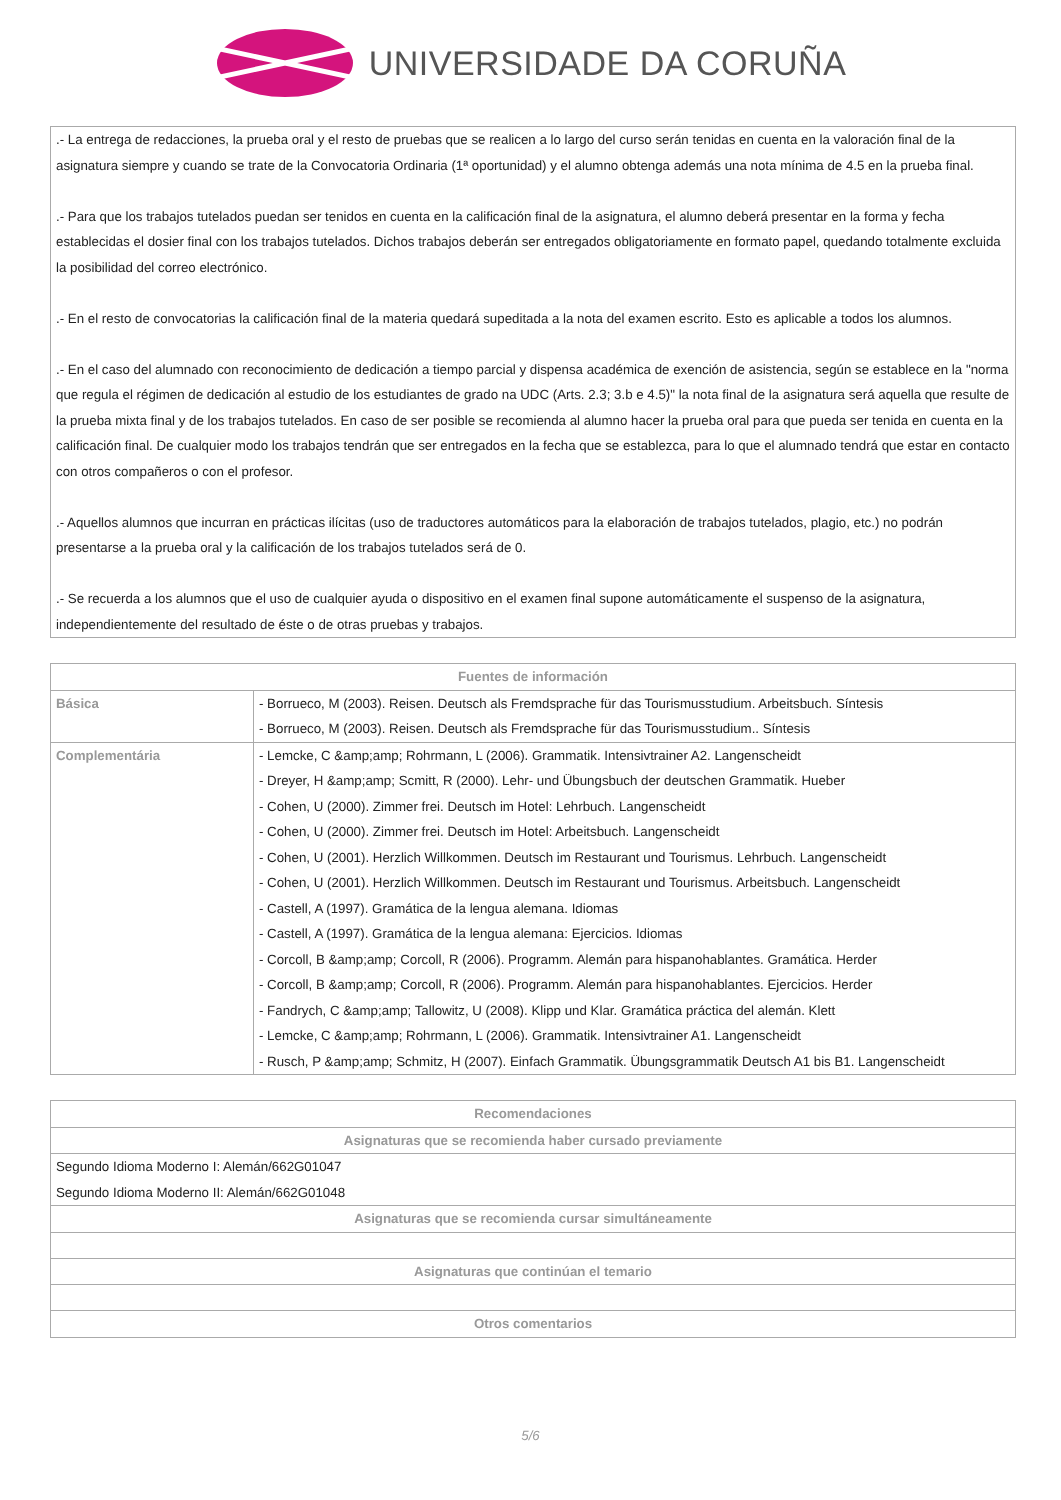UNIVERSIDADE DA CORUÑA
| .- La entrega de redacciones, la prueba oral y el resto de pruebas que se realicen a lo largo del curso serán tenidas en cuenta en la valoración final de la asignatura siempre y cuando se trate de la Convocatoria Ordinaria (1ª oportunidad) y el alumno obtenga además una nota mínima de 4.5 en la prueba final. .- Para que los trabajos tutelados puedan ser tenidos en cuenta en la calificación final de la asignatura, el alumno deberá presentar en la forma y fecha establecidas el dosier final con los trabajos tutelados. Dichos trabajos deberán ser entregados obligatoriamente en formato papel, quedando totalmente excluida la posibilidad del correo electrónico. .- En el resto de convocatorias la calificación final de la materia quedará supeditada a la nota del examen escrito. Esto es aplicable a todos los alumnos. .- En el caso del alumnado con reconocimiento de dedicación a tiempo parcial y dispensa académica de exención de asistencia, según se establece en la "norma que regula el régimen de dedicación al estudio de los estudiantes de grado na UDC (Arts. 2.3; 3.b e 4.5)" la nota final de la asignatura será aquella que resulte de la prueba mixta final y de los trabajos tutelados. En caso de ser posible se recomienda al alumno hacer la prueba oral para que pueda ser tenida en cuenta en la calificación final. De cualquier modo los trabajos tendrán que ser entregados en la fecha que se establezca, para lo que el alumnado tendrá que estar en contacto con otros compañeros o con el profesor. .- Aquellos alumnos que incurran en prácticas ilícitas (uso de traductores automáticos para la elaboración de trabajos tutelados, plagio, etc.) no podrán presentarse a la prueba oral y la calificación de los trabajos tutelados será de 0. .- Se recuerda a los alumnos que el uso de cualquier ayuda o dispositivo en el examen final supone automáticamente el suspenso de la asignatura, independientemente del resultado de éste o de otras pruebas y trabajos. |
| Fuentes de información | |
| --- | --- |
| Básica | - Borrueco, M (2003). Reisen. Deutsch als Fremdsprache für das Tourismusstudium. Arbeitsbuch. Síntesis - Borrueco, M (2003). Reisen. Deutsch als Fremdsprache für das Tourismusstudium.. Síntesis |
| Complementária | - Lemcke, C &amp;amp; Rohrmann, L (2006). Grammatik. Intensivtrainer A2. Langenscheidt - Dreyer, H &amp;amp; Scmitt, R (2000). Lehr- und Übungsbuch der deutschen Grammatik. Hueber - Cohen, U (2000). Zimmer frei. Deutsch im Hotel: Lehrbuch. Langenscheidt - Cohen, U (2000). Zimmer frei. Deutsch im Hotel: Arbeitsbuch. Langenscheidt - Cohen, U (2001). Herzlich Willkommen. Deutsch im Restaurant und Tourismus. Lehrbuch. Langenscheidt - Cohen, U (2001). Herzlich Willkommen. Deutsch im Restaurant und Tourismus. Arbeitsbuch. Langenscheidt - Castell, A (1997). Gramática de la lengua alemana. Idiomas - Castell, A (1997). Gramática de la lengua alemana: Ejercicios. Idiomas - Corcoll, B &amp;amp; Corcoll, R (2006). Programm. Alemán para hispanohablantes. Gramática. Herder - Corcoll, B &amp;amp; Corcoll, R (2006). Programm. Alemán para hispanohablantes. Ejercicios. Herder - Fandrych, C &amp;amp; Tallowitz, U (2008). Klipp und Klar. Gramática práctica del alemán. Klett - Lemcke, C &amp;amp; Rohrmann, L (2006). Grammatik. Intensivtrainer A1. Langenscheidt - Rusch, P &amp;amp; Schmitz, H (2007). Einfach Grammatik. Übungsgrammatik Deutsch A1 bis B1. Langenscheidt |
| Recomendaciones |
| --- |
| Asignaturas que se recomienda haber cursado previamente |
| Segundo Idioma Moderno I: Alemán/662G01047 Segundo Idioma Moderno II: Alemán/662G01048 |
| Asignaturas que se recomienda cursar simultáneamente |
| Asignaturas que continúan el temario |
| Otros comentarios |
5/6